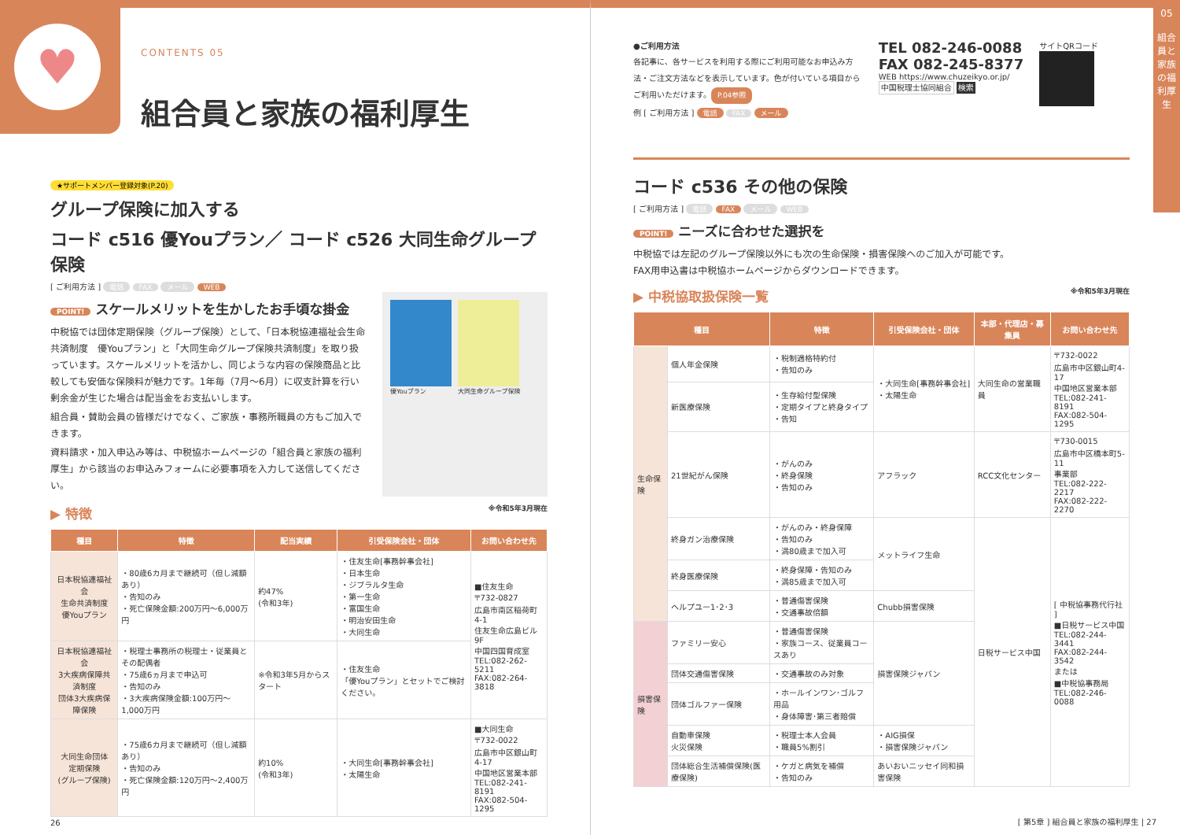♥
CONTENTS 05
組合員と家族の福利厚生
★サポートメンバー登録対象(P.20)
グループ保険に加入する
コード c516 優Youプラン／ コード c526 大同生命グループ保険
[ ご利用方法 ] 電話 FAX メール WEB
POINT! スケールメリットを生かしたお手頃な掛金
中税協では団体定期保険（グループ保険）として、「日本税協連福祉会生命共済制度　優Youプラン」と「大同生命グループ保険共済制度」を取り扱っています。スケールメリットを活かし、同じような内容の保険商品と比較しても安価な保険料が魅力です。1年毎（7月～6月）に収支計算を行い剰余金が生じた場合は配当金をお支払いします。
組合員・賛助会員の皆様だけでなく、ご家族・事務所職員の方もご加入できます。
資料請求・加入申込み等は、中税協ホームページの「組合員と家族の福利厚生」から該当のお申込みフォームに必要事項を入力して送信してください。
優Youプラン 大同生命グループ保険
▶ 特徴 ※令和5年3月現在
| 種目 | 特徴 | 配当実績 | 引受保険会社・団体 | お問い合わせ先 |
| --- | --- | --- | --- | --- |
| 日本税協連福祉会 生命共済制度 優Youプラン | ・80歳6カ月まで継続可（但し減額あり） ・告知のみ ・死亡保険金額:200万円～6,000万円 | 約47% (令和3年) | ・住友生命[事務幹事会社] ・日本生命 ・ジブラルタ生命 ・第一生命 ・富国生命 ・明治安田生命 ・大同生命 | ■住友生命 〒732-0827 広島市南区稲荷町4-1 住友生命広島ビル9F 中国四国育成室 TEL:082-262-5211 FAX:082-264-3818 |
| 日本税協連福祉会 3大疾病保障共済制度 団体3大疾病保障保険 | ・税理士事務所の税理士・従業員とその配偶者 ・75歳6ヵ月まで申込可 ・告知のみ ・3大疾病保険金額:100万円～1,000万円 | ※令和3年5月からスタート | ・住友生命 「優Youプラン」とセットでご検討ください。 | |
| 大同生命団体 定期保険 (グループ保険) | ・75歳6カ月まで継続可（但し減額あり） ・告知のみ ・死亡保険金額:120万円～2,400万円 | 約10% (令和3年) | ・大同生命[事務幹事会社] ・太陽生命 | ■大同生命 〒732-0022 広島市中区銀山町4-17 中国地区営業本部 TEL:082-241-8191 FAX:082-504-1295 |
26
05
組合員と家族の福利厚生
●ご利用方法
各記事に、各サービスを利用する際にご利用可能なお申込み方法・ご注文方法などを表示しています。色が付いている項目からご利用いただけます。 P.04参照
例 [ ご利用方法 ] 電話 FAX メール
TEL 082-246-0088
FAX 082-245-8377
WEB https://www.chuzeikyo.or.jp/
中国税理士協同組合 検索
サイトQRコード
コード c536 その他の保険
[ ご利用方法 ] 電話 FAX メール WEB
POINT! ニーズに合わせた選択を
中税協では左記のグループ保険以外にも次の生命保険・損害保険へのご加入が可能です。
FAX用申込書は中税協ホームページからダウンロードできます。
▶ 中税協取扱保険一覧 ※令和5年3月現在
| 種目 | | 特徴 | 引受保険会社・団体 | 本部・代理店・募集員 | お問い合わせ先 |
| --- | --- | --- | --- | --- | --- |
| 生命保険 | 個人年金保険 | ・税制適格特約付 ・告知のみ | ・大同生命[事務幹事会社] ・太陽生命 | 大同生命の営業職員 | 〒732-0022 広島市中区銀山町4-17 中国地区営業本部 TEL:082-241-8191 FAX:082-504-1295 |
| | 新医療保険 | ・生存給付型保険 ・定期タイプと終身タイプ ・告知 | | | |
| | 21世紀がん保険 | ・がんのみ ・終身保険 ・告知のみ | アフラック | RCC文化センター | 〒730-0015 広島市中区橋本町5-11 事業部 TEL:082-222-2217 FAX:082-222-2270 |
| | 終身ガン治療保険 | ・がんのみ・終身保障 ・告知のみ ・満80歳まで加入可 | メットライフ生命 | 日税サービス中国 | [ 中税協事務代行社 ] ■日税サービス中国 TEL:082-244-3441 FAX:082-244-3542 または ■中税協事務局 TEL:082-246-0088 |
| | 終身医療保険 | ・終身保障・告知のみ ・満85歳まで加入可 | | | |
| | ヘルプユー1･2･3 | ・普通傷害保険 ・交通事故倍額 | Chubb損害保険 | | |
| 損害保険 | ファミリー安心 | ・普通傷害保険 ・家族コース、従業員コースあり | 損害保険ジャパン | | |
| | 団体交通傷害保険 | ・交通事故のみ対象 | | | |
| | 団体ゴルファー保険 | ・ホールインワン･ゴルフ用品 ・身体障害･第三者賠償 | | | |
| | 自動車保険 火災保険 | ・税理士本人会員 ・職員5%割引 | ・AIG損保 ・損害保険ジャパン | | |
| | 団体総合生活補償保険(医療保険) | ・ケガと病気を補償 ・告知のみ | あいおいニッセイ同和損害保険 | | |
[ 第5章 ] 組合員と家族の福利厚生 | 27